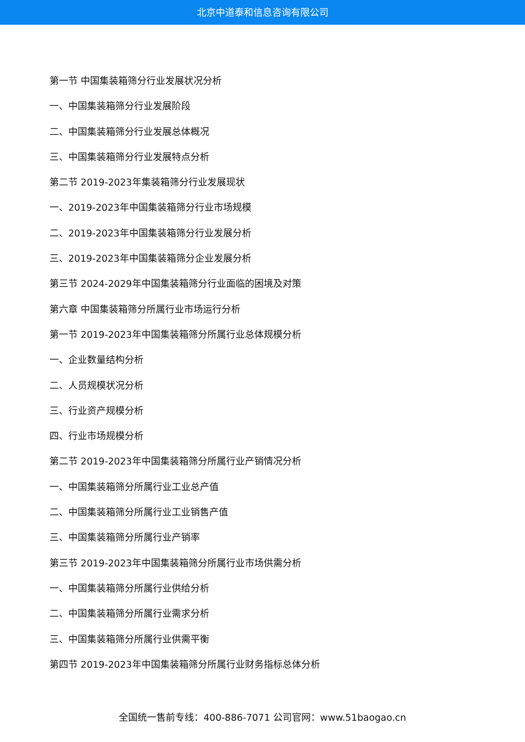北京中道泰和信息咨询有限公司
第一节 中国集装箱筛分行业发展状况分析
一、中国集装箱筛分行业发展阶段
二、中国集装箱筛分行业发展总体概况
三、中国集装箱筛分行业发展特点分析
第二节 2019-2023年集装箱筛分行业发展现状
一、2019-2023年中国集装箱筛分行业市场规模
二、2019-2023年中国集装箱筛分行业发展分析
三、2019-2023年中国集装箱筛分企业发展分析
第三节 2024-2029年中国集装箱筛分行业面临的困境及对策
第六章 中国集装箱筛分所属行业市场运行分析
第一节 2019-2023年中国集装箱筛分所属行业总体规模分析
一、企业数量结构分析
二、人员规模状况分析
三、行业资产规模分析
四、行业市场规模分析
第二节 2019-2023年中国集装箱筛分所属行业产销情况分析
一、中国集装箱筛分所属行业工业总产值
二、中国集装箱筛分所属行业工业销售产值
三、中国集装箱筛分所属行业产销率
第三节 2019-2023年中国集装箱筛分所属行业市场供需分析
一、中国集装箱筛分所属行业供给分析
二、中国集装箱筛分所属行业需求分析
三、中国集装箱筛分所属行业供需平衡
第四节 2019-2023年中国集装箱筛分所属行业财务指标总体分析
全国统一售前专线：400-886-7071 公司官网：www.51baogao.cn